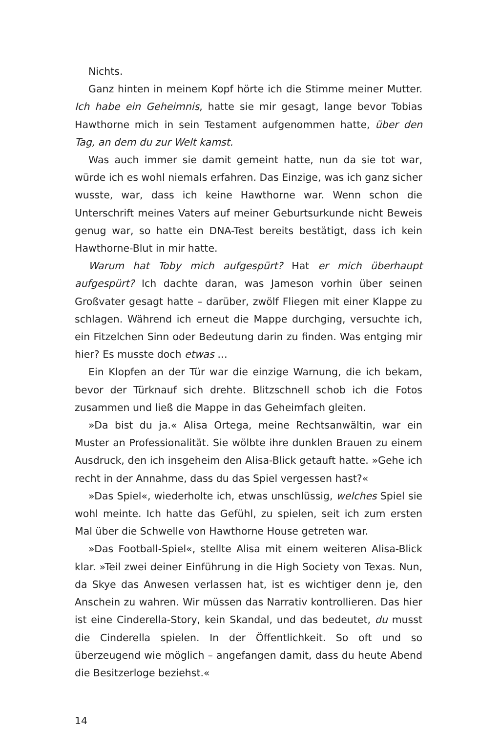Nichts.
Ganz hinten in meinem Kopf hörte ich die Stimme meiner Mutter. Ich habe ein Geheimnis, hatte sie mir gesagt, lange bevor Tobias Hawthorne mich in sein Testament aufgenommen hatte, über den Tag, an dem du zur Welt kamst.
Was auch immer sie damit gemeint hatte, nun da sie tot war, würde ich es wohl niemals erfahren. Das Einzige, was ich ganz sicher wusste, war, dass ich keine Hawthorne war. Wenn schon die Unterschrift meines Vaters auf meiner Geburtsurkunde nicht Beweis genug war, so hatte ein DNA-Test bereits bestätigt, dass ich kein Hawthorne-Blut in mir hatte.
Warum hat Toby mich aufgespürt? Hat er mich überhaupt aufgespürt? Ich dachte daran, was Jameson vorhin über seinen Großvater gesagt hatte – darüber, zwölf Fliegen mit einer Klappe zu schlagen. Während ich erneut die Mappe durchging, versuchte ich, ein Fitzelchen Sinn oder Bedeutung darin zu finden. Was entging mir hier? Es musste doch etwas …
Ein Klopfen an der Tür war die einzige Warnung, die ich bekam, bevor der Türknauf sich drehte. Blitzschnell schob ich die Fotos zusammen und ließ die Mappe in das Geheimfach gleiten.
»Da bist du ja.« Alisa Ortega, meine Rechtsanwältin, war ein Muster an Professionalität. Sie wölbte ihre dunklen Brauen zu einem Ausdruck, den ich insgeheim den Alisa-Blick getauft hatte. »Gehe ich recht in der Annahme, dass du das Spiel vergessen hast?«
»Das Spiel«, wiederholte ich, etwas unschlüssig, welches Spiel sie wohl meinte. Ich hatte das Gefühl, zu spielen, seit ich zum ersten Mal über die Schwelle von Hawthorne House getreten war.
»Das Football-Spiel«, stellte Alisa mit einem weiteren Alisa-Blick klar. »Teil zwei deiner Einführung in die High Society von Texas. Nun, da Skye das Anwesen verlassen hat, ist es wichtiger denn je, den Anschein zu wahren. Wir müssen das Narrativ kontrollieren. Das hier ist eine Cinderella-Story, kein Skandal, und das bedeutet, du musst die Cinderella spielen. In der Öffentlichkeit. So oft und so überzeugend wie möglich – angefangen damit, dass du heute Abend die Besitzerloge beziehst.«
14